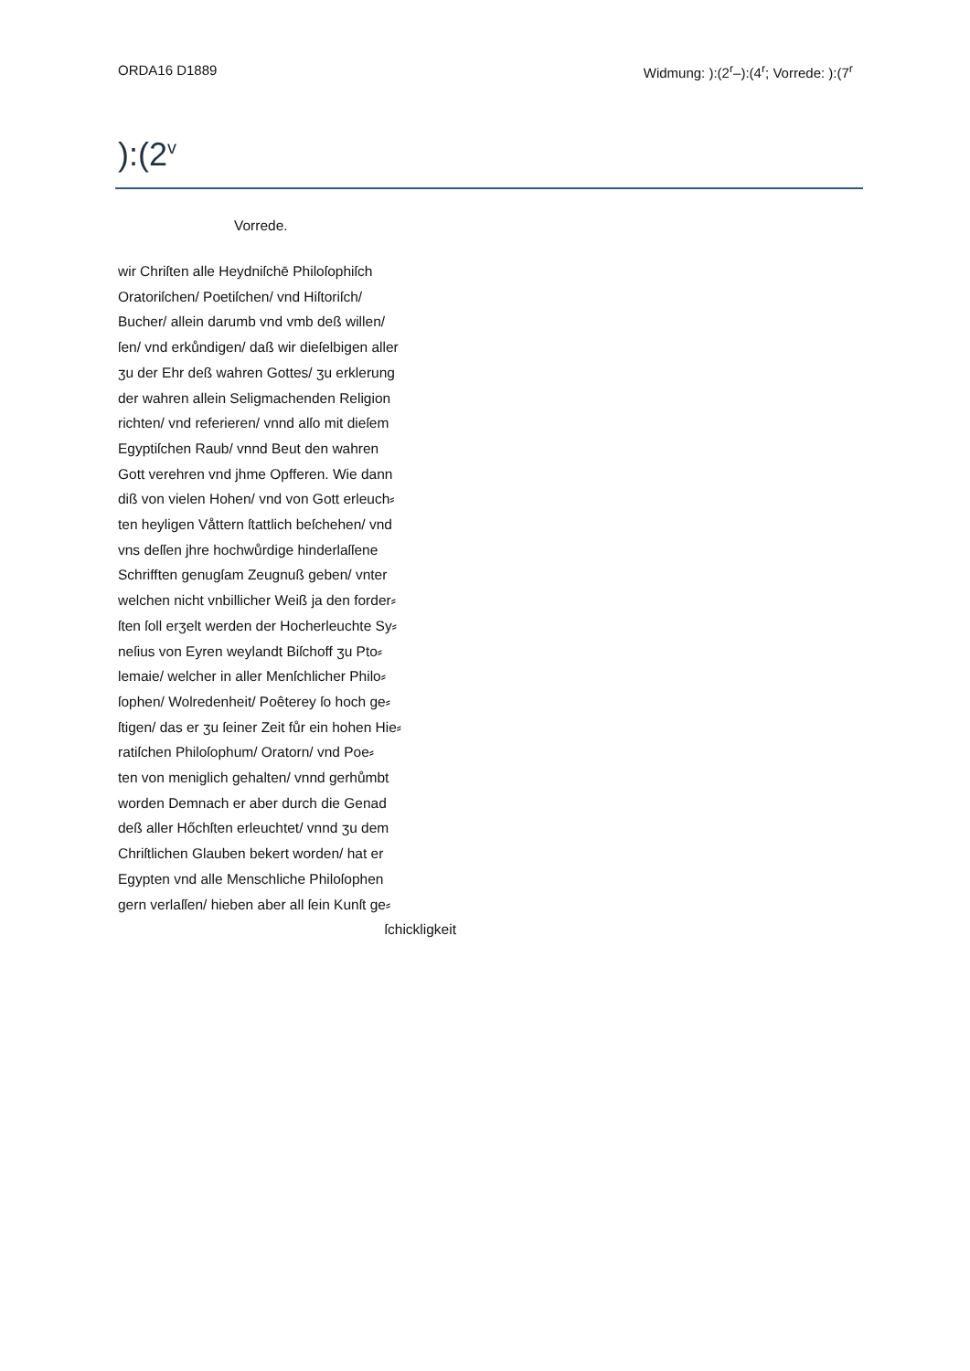ORDA16 D1889 Widmung: ):(2<sup>r</sup>–):(4<sup>r</sup>; Vorrede: ):(7<sup>r</sup>
):(2<sup>v</sup>
Vorrede.
wir Chriſten alle Heydniſchē Philoſophiſch
Oratoriſchen/ Poetiſchen/ vnd Hiſtoriſch/
Bucher/ allein darumb vnd vmb deß willen/
ſen/ vnd erkůndigen/ daß wir dieſelbigen aller
ʒu der Ehr deß wahren Gottes/ ʒu erklerung
der wahren allein Seligmachenden Religion
richten/ vnd referieren/ vnnd alſo mit dieſem
Egyptiſchen Raub/ vnnd Beut den wahren
Gott verehren vnd jhme Opfferen. Wie dann
diß von vielen Hohen/ vnd von Gott erleuch⸗
ten heyligen Våttern ſtattlich beſchehen/ vnd
vns deſſen jhre hochwůrdige hinderlaſſene
Schrifften genugſam Zeugnuß geben/ vnter
welchen nicht vnbillicher Weiß ja den forder⸗
ſten ſoll erʒelt werden der Hocherleuchte Sy⸗
neſius von Eyren weylandt Biſchoff ʒu Pto⸗
lemaie/ welcher in aller Menſchlicher Philo⸗
ſophen/ Wolredenheit/ Poêterey ſo hoch ge⸗
ſtigen/ das er ʒu ſeiner Zeit fůr ein hohen Hie⸗
ratiſchen Philoſophum/ Oratorn/ vnd Poe⸗
ten von meniglich gehalten/ vnnd gerhůmbt
worden Demnach er aber durch die Genad
deß aller Hőchſten erleuchtet/ vnnd ʒu dem
Chriſtlichen Glauben bekert worden/ hat er
Egypten vnd alle Menschliche Philoſophen
gern verlaſſen/ hieben aber all ſein Kunſt ge⸗
ſchickligkeit